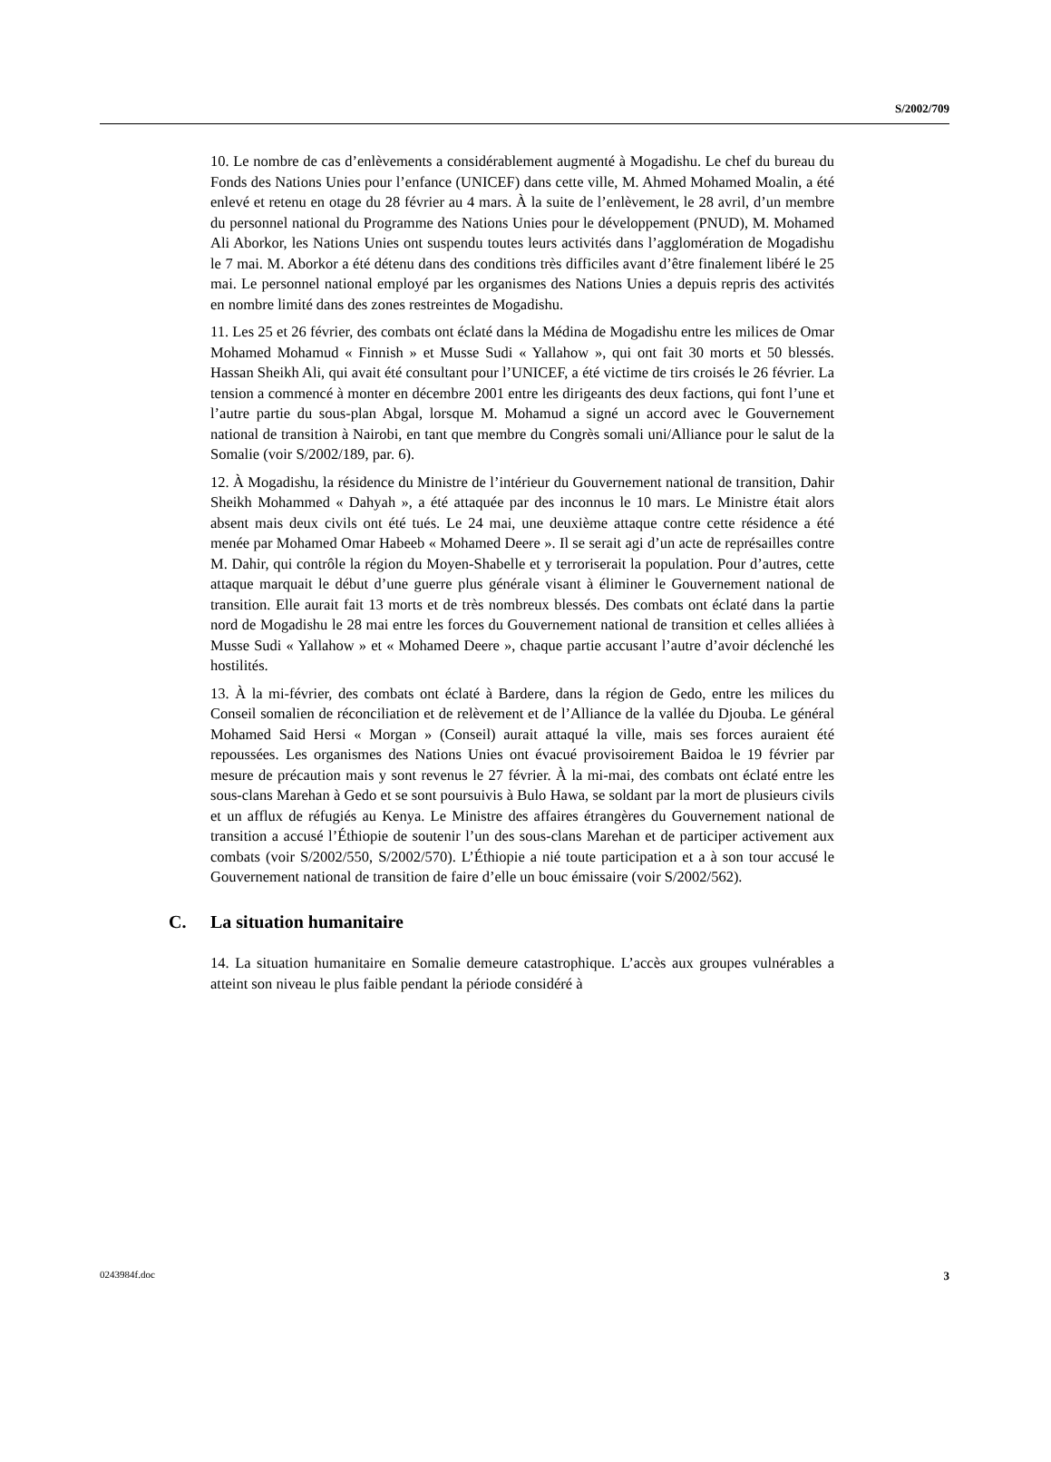S/2002/709
10. Le nombre de cas d’enlèvements a considérablement augmenté à Mogadishu. Le chef du bureau du Fonds des Nations Unies pour l’enfance (UNICEF) dans cette ville, M. Ahmed Mohamed Moalin, a été enlevé et retenu en otage du 28 février au 4 mars. À la suite de l’enlèvement, le 28 avril, d’un membre du personnel national du Programme des Nations Unies pour le développement (PNUD), M. Mohamed Ali Aborkor, les Nations Unies ont suspendu toutes leurs activités dans l’agglomération de Mogadishu le 7 mai. M. Aborkor a été détenu dans des conditions très difficiles avant d’être finalement libéré le 25 mai. Le personnel national employé par les organismes des Nations Unies a depuis repris des activités en nombre limité dans des zones restreintes de Mogadishu.
11. Les 25 et 26 février, des combats ont éclaté dans la Médina de Mogadishu entre les milices de Omar Mohamed Mohamud « Finnish » et Musse Sudi « Yallahow », qui ont fait 30 morts et 50 blessés. Hassan Sheikh Ali, qui avait été consultant pour l’UNICEF, a été victime de tirs croisés le 26 février. La tension a commencé à monter en décembre 2001 entre les dirigeants des deux factions, qui font l’une et l’autre partie du sous-plan Abgal, lorsque M. Mohamud a signé un accord avec le Gouvernement national de transition à Nairobi, en tant que membre du Congrès somali uni/Alliance pour le salut de la Somalie (voir S/2002/189, par. 6).
12. À Mogadishu, la résidence du Ministre de l’intérieur du Gouvernement national de transition, Dahir Sheikh Mohammed « Dahyah », a été attaquée par des inconnus le 10 mars. Le Ministre était alors absent mais deux civils ont été tués. Le 24 mai, une deuxième attaque contre cette résidence a été menée par Mohamed Omar Habeeb « Mohamed Deere ». Il se serait agi d’un acte de représailles contre M. Dahir, qui contrôle la région du Moyen-Shabelle et y terroriserait la population. Pour d’autres, cette attaque marquait le début d’une guerre plus générale visant à éliminer le Gouvernement national de transition. Elle aurait fait 13 morts et de très nombreux blessés. Des combats ont éclaté dans la partie nord de Mogadishu le 28 mai entre les forces du Gouvernement national de transition et celles alliées à Musse Sudi « Yallahow » et « Mohamed Deere », chaque partie accusant l’autre d’avoir déclenché les hostilités.
13. À la mi-février, des combats ont éclaté à Bardere, dans la région de Gedo, entre les milices du Conseil somalien de réconciliation et de relèvement et de l’Alliance de la vallée du Djouba. Le général Mohamed Said Hersi « Morgan » (Conseil) aurait attaqué la ville, mais ses forces auraient été repoussées. Les organismes des Nations Unies ont évacué provisoirement Baidoa le 19 février par mesure de précaution mais y sont revenus le 27 février. À la mi-mai, des combats ont éclaté entre les sous-clans Marehan à Gedo et se sont poursuivis à Bulo Hawa, se soldant par la mort de plusieurs civils et un afflux de réfugiés au Kenya. Le Ministre des affaires étrangères du Gouvernement national de transition a accusé l’Éthiopie de soutenir l’un des sous-clans Marehan et de participer activement aux combats (voir S/2002/550, S/2002/570). L’Éthiopie a nié toute participation et a à son tour accusé le Gouvernement national de transition de faire d’elle un bouc émissaire (voir S/2002/562).
C. La situation humanitaire
14. La situation humanitaire en Somalie demeure catastrophique. L’accès aux groupes vulnérables a atteint son niveau le plus faible pendant la période considéré à
0243984f.doc 3